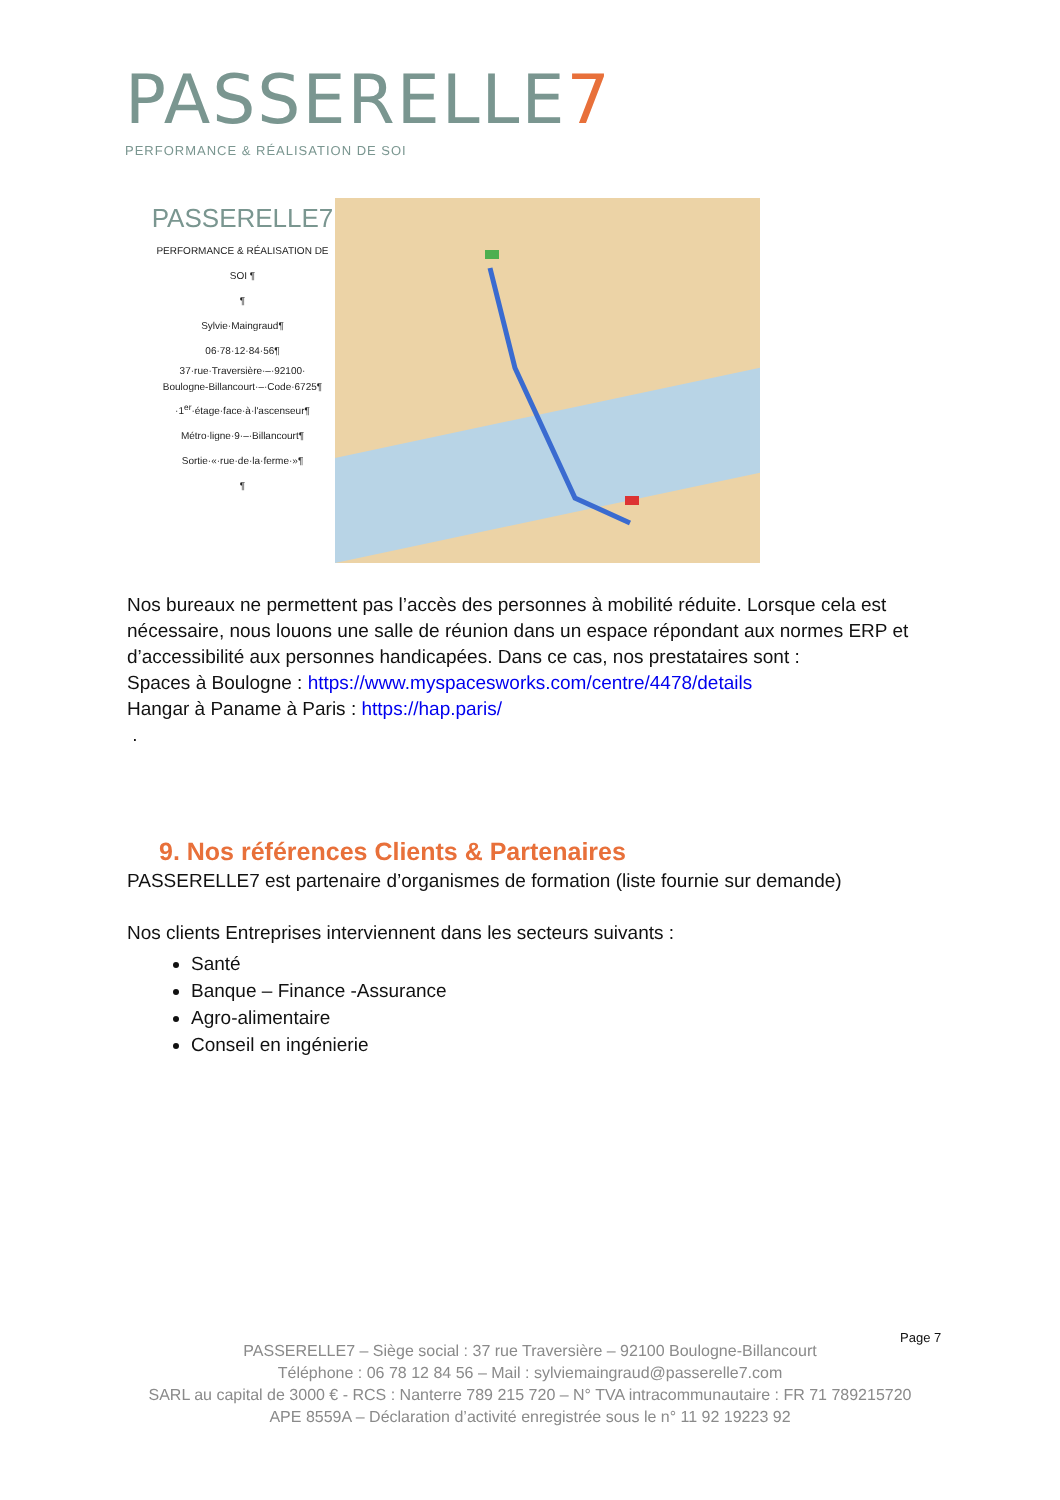PASSERELLE7
PERFORMANCE & RÉALISATION DE SOI
PASSERELLE7
PERFORMANCE & RÉALISATION DE SOI ¶
¶
Sylvie·Maingraud¶
06·78·12·84·56¶
37·rue·Traversière·–·92100·
Boulogne-Billancourt·–·Code·6725¶
·1<sup>er</sup>·étage·face·à·l'ascenseur¶
Métro·ligne·9·–·Billancourt¶
Sortie·«·rue·de·la·ferme·»¶
¶
Nos bureaux ne permettent pas l’accès des personnes à mobilité réduite. Lorsque cela est nécessaire, nous louons une salle de réunion dans un espace répondant aux normes ERP et d’accessibilité aux personnes handicapées. Dans ce cas, nos prestataires sont :
Spaces à Boulogne : https://www.myspacesworks.com/centre/4478/details
Hangar à Paname à Paris : https://hap.paris/
.
9. Nos références Clients & Partenaires
PASSERELLE7 est partenaire d’organismes de formation (liste fournie sur demande)
Nos clients Entreprises interviennent dans les secteurs suivants :
Santé
Banque – Finance -Assurance
Agro-alimentaire
Conseil en ingénierie
Page 7
PASSERELLE7 – Siège social : 37 rue Traversière – 92100 Boulogne-Billancourt
Téléphone : 06 78 12 84 56 – Mail : sylviemaingraud@passerelle7.com
SARL au capital de 3000 € - RCS : Nanterre 789 215 720 – N° TVA intracommunautaire : FR 71 789215720
APE 8559A – Déclaration d’activité enregistrée sous le n° 11 92 19223 92